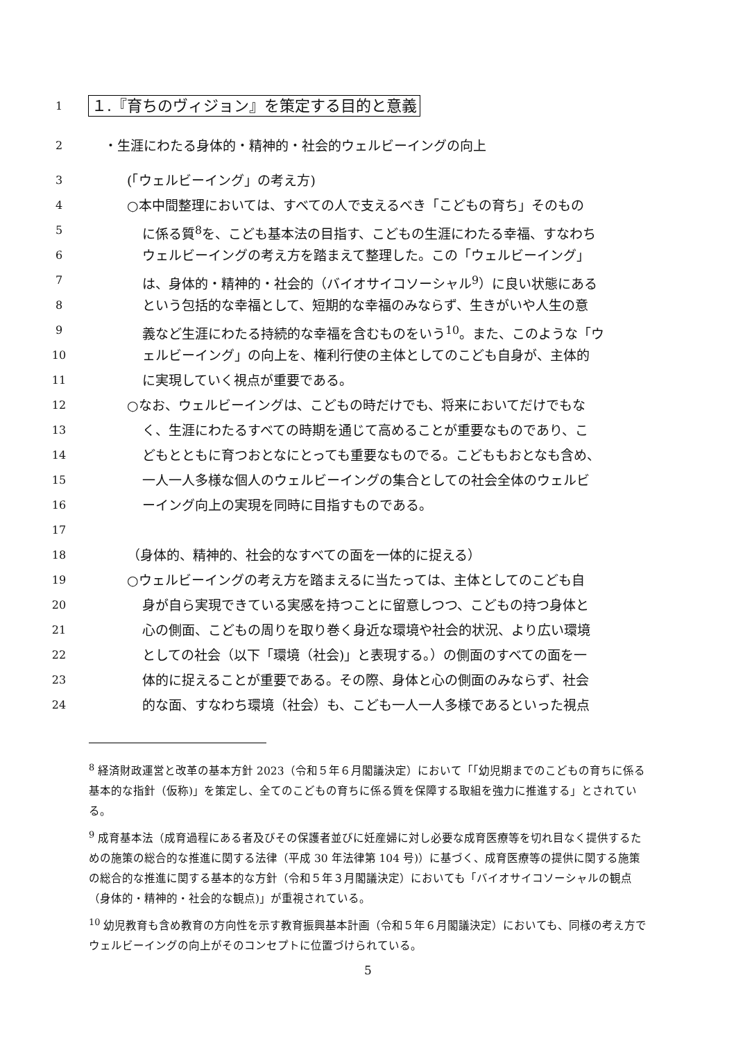1 １.『育ちのヴィジョン』を策定する目的と意義
2 ・生涯にわたる身体的・精神的・社会的ウェルビーイングの向上
3 (「ウェルビーイング」の考え方)
4 ○本中間整理においては、すべての人で支えるべき「こどもの育ち」そのもの
5 に係る質<sup>8</sup>を、こども基本法の目指す、こどもの生涯にわたる幸福、すなわち
6 ウェルビーイングの考え方を踏まえて整理した。この「ウェルビーイング」
7 は、身体的・精神的・社会的（バイオサイコソーシャル<sup>9</sup>）に良い状態にある
8 という包括的な幸福として、短期的な幸福のみならず、生きがいや人生の意
9 義など生涯にわたる持続的な幸福を含むものをいう<sup>10</sup>。また、このような「ウ
10 ェルビーイング」の向上を、権利行使の主体としてのこども自身が、主体的
11 に実現していく視点が重要である。
12 ○なお、ウェルビーイングは、こどもの時だけでも、将来においてだけでもな
13 く、生涯にわたるすべての時期を通じて高めることが重要なものであり、こ
14 どもとともに育つおとなにとっても重要なものでる。こどももおとなも含め、
15 一人一人多様な個人のウェルビーイングの集合としての社会全体のウェルビ
16 ーイング向上の実現を同時に目指すものである。
17
18 （身体的、精神的、社会的なすべての面を一体的に捉える）
19 ○ウェルビーイングの考え方を踏まえるに当たっては、主体としてのこども自
20 身が自ら実現できている実感を持つことに留意しつつ、こどもの持つ身体と
21 心の側面、こどもの周りを取り巻く身近な環境や社会的状況、より広い環境
22 としての社会（以下「環境（社会)」と表現する。）の側面のすべての面を一
23 体的に捉えることが重要である。その際、身体と心の側面のみならず、社会
24 的な面、すなわち環境（社会）も、こども一人一人多様であるといった視点
<sup>8</sup> 経済財政運営と改革の基本方針 2023（令和５年６月閣議決定）において「「幼児期までのこどもの育ちに係る基本的な指針（仮称)」を策定し、全てのこどもの育ちに係る質を保障する取組を強力に推進する」とされている。
<sup>9</sup> 成育基本法（成育過程にある者及びその保護者並びに妊産婦に対し必要な成育医療等を切れ目なく提供するための施策の総合的な推進に関する法律（平成 30 年法律第 104 号)）に基づく、成育医療等の提供に関する施策の総合的な推進に関する基本的な方針（令和５年３月閣議決定）においても「バイオサイコソーシャルの観点（身体的・精神的・社会的な観点)」が重視されている。
<sup>10</sup> 幼児教育も含め教育の方向性を示す教育振興基本計画（令和５年６月閣議決定）においても、同様の考え方でウェルビーイングの向上がそのコンセプトに位置づけられている。
5